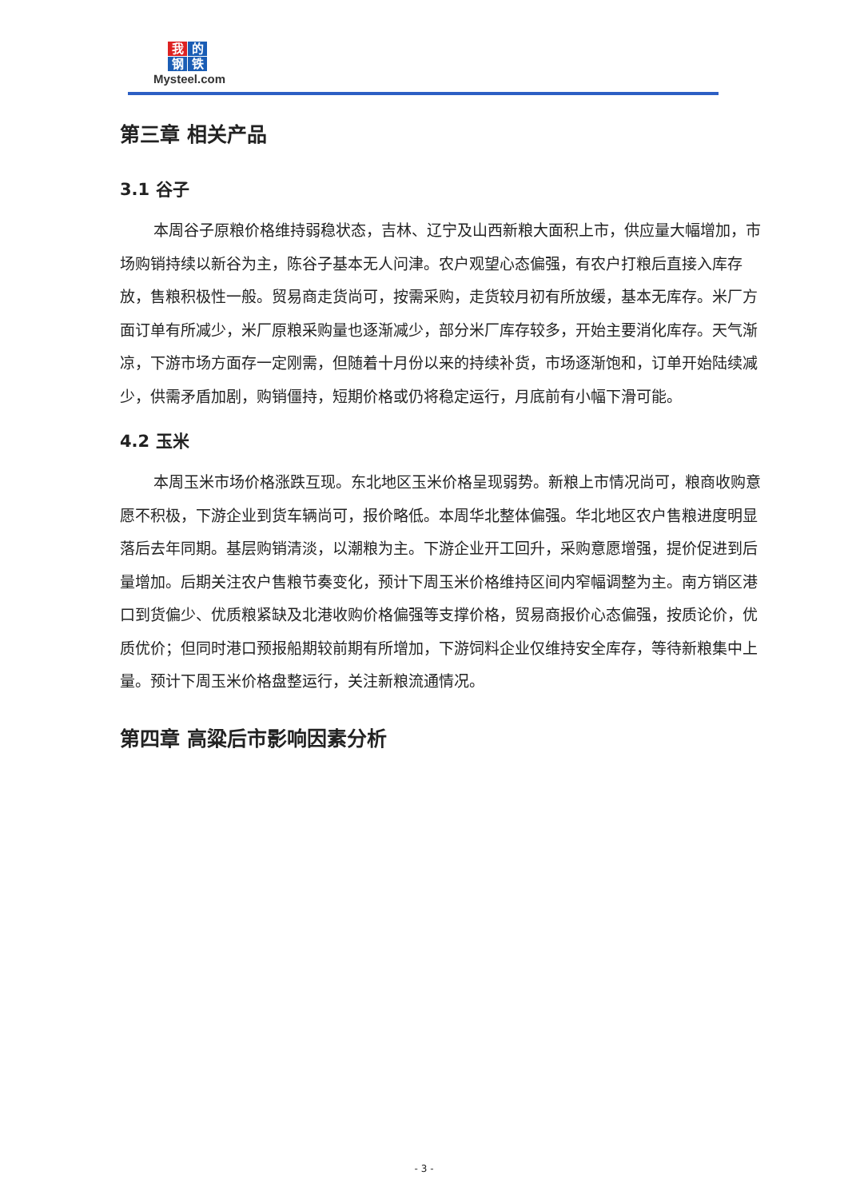我的钢铁
Mysteel.com
第三章 相关产品
3.1 谷子
本周谷子原粮价格维持弱稳状态，吉林、辽宁及山西新粮大面积上市，供应量大幅增加，市场购销持续以新谷为主，陈谷子基本无人问津。农户观望心态偏强，有农户打粮后直接入库存放，售粮积极性一般。贸易商走货尚可，按需采购，走货较月初有所放缓，基本无库存。米厂方面订单有所减少，米厂原粮采购量也逐渐减少，部分米厂库存较多，开始主要消化库存。天气渐凉，下游市场方面存一定刚需，但随着十月份以来的持续补货，市场逐渐饱和，订单开始陆续减少，供需矛盾加剧，购销僵持，短期价格或仍将稳定运行，月底前有小幅下滑可能。
4.2 玉米
本周玉米市场价格涨跌互现。东北地区玉米价格呈现弱势。新粮上市情况尚可，粮商收购意愿不积极，下游企业到货车辆尚可，报价略低。本周华北整体偏强。华北地区农户售粮进度明显落后去年同期。基层购销清淡，以潮粮为主。下游企业开工回升，采购意愿增强，提价促进到后量增加。后期关注农户售粮节奏变化，预计下周玉米价格维持区间内窄幅调整为主。南方销区港口到货偏少、优质粮紧缺及北港收购价格偏强等支撑价格，贸易商报价心态偏强，按质论价，优质优价；但同时港口预报船期较前期有所增加，下游饲料企业仅维持安全库存，等待新粮集中上量。预计下周玉米价格盘整运行，关注新粮流通情况。
第四章 高粱后市影响因素分析
- 3 -